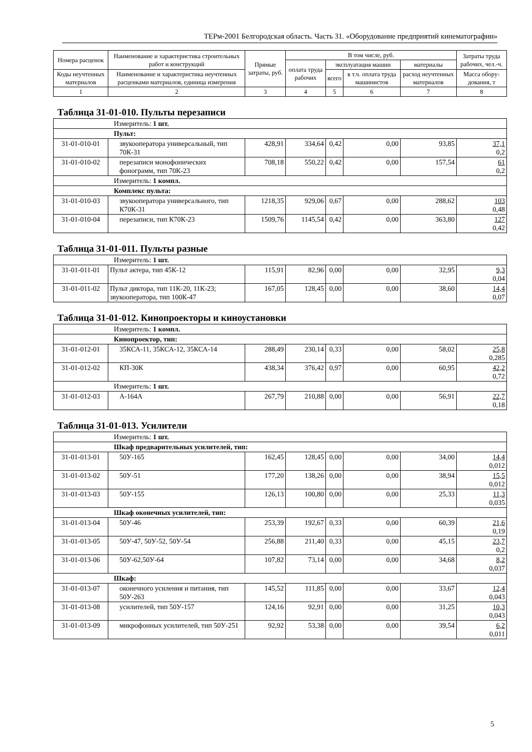ТЕРм-2001 Белгородская область. Часть 31. «Оборудование предприятий кинематографии»
| Номера расценок | Наименование и характеристика строительных работ и конструкций | Прямые затраты, руб. | В том числе, руб. | | | | Затраты труда рабочих, чел.-ч. |
| --- | --- | --- | --- | --- | --- | --- | --- |
| | | | оплата труда рабочих | эксплуатация машин | | материалы | |
| Коды неучтенных материалов | Наименование и характеристика неучтенных расценками материалов, единица измерения | | | всего | в т.ч. оплата труда машинистов | расход неучтенных материалов | |
| | | | | | | | Масса обору-дования, т |
| 1 | 2 | 3 | 4 | 5 | 6 | 7 | 8 |
| Таблица 31-01-010. Пульты перезаписи | | | | | | | |
| Измеритель: 1 шт. | | | | | | | |
| Пульт: | | | | | | | |
| 31-01-010-01 | звукооператора универсальный, тип 70К-31 | 428,91 | 334,64 | 0,42 | 0,00 | 93,85 | 37,1 0,2 |
| 31-01-010-02 | перезаписи монофонических фонограмм, тип 70К-23 | 708,18 | 550,22 | 0,42 | 0,00 | 157,54 | 61 0,2 |
| Измеритель: 1 компл. | | | | | | | |
| Комплекс пульта: | | | | | | | |
| 31-01-010-03 | звукооператора универсального, тип К70К-31 | 1218,35 | 929,06 | 0,67 | 0,00 | 288,62 | 103 0,48 |
| 31-01-010-04 | перезаписи, тип К70К-23 | 1509,76 | 1145,54 | 0,42 | 0,00 | 363,80 | 127 0,42 |
| Таблица 31-01-011. Пульты разные | | | | | | | |
| Измеритель: 1 шт. | | | | | | | |
| 31-01-011-01 | Пульт актера, тип 45К-12 | 115,91 | 82,96 | 0,00 | 0,00 | 32,95 | 9,3 0,04 |
| 31-01-011-02 | Пульт диктора, тип 11К-20, 11К-23; звукооператора, тип 100К-47 | 167,05 | 128,45 | 0,00 | 0,00 | 38,60 | 14,4 0,07 |
| Таблица 31-01-012. Кинопроекторы и киноустановки | | | | | | | |
| Измеритель: 1 компл. | | | | | | | |
| Кинопроектор, тип: | | | | | | | |
| 31-01-012-01 | 35КСА-11, 35КСА-12, 35КСА-14 | 288,49 | 230,14 | 0,33 | 0,00 | 58,02 | 25,8 0,285 |
| 31-01-012-02 | КП-30К | 438,34 | 376,42 | 0,97 | 0,00 | 60,95 | 42,2 0,72 |
| Измеритель: 1 шт. | | | | | | | |
| 31-01-012-03 | А-164А | 267,79 | 210,88 | 0,00 | 0,00 | 56,91 | 22,7 0,18 |
| Таблица 31-01-013. Усилители | | | | | | | |
| Измеритель: 1 шт. | | | | | | | |
| Шкаф предварительных усилителей, тип: | | | | | | | |
| 31-01-013-01 | 50У-165 | 162,45 | 128,45 | 0,00 | 0,00 | 34,00 | 14,4 0,012 |
| 31-01-013-02 | 50У-51 | 177,20 | 138,26 | 0,00 | 0,00 | 38,94 | 15,5 0,012 |
| 31-01-013-03 | 50У-155 | 126,13 | 100,80 | 0,00 | 0,00 | 25,33 | 11,3 0,035 |
| Шкаф оконечных усилителей, тип: | | | | | | | |
| 31-01-013-04 | 50У-46 | 253,39 | 192,67 | 0,33 | 0,00 | 60,39 | 21,6 0,19 |
| 31-01-013-05 | 50У-47, 50У-52, 50У-54 | 256,88 | 211,40 | 0,33 | 0,00 | 45,15 | 23,7 0,2 |
| 31-01-013-06 | 50У-62,50У-64 | 107,82 | 73,14 | 0,00 | 0,00 | 34,68 | 8,2 0,037 |
| Шкаф: | | | | | | | |
| 31-01-013-07 | оконечного усиления и питания, тип 50У-263 | 145,52 | 111,85 | 0,00 | 0,00 | 33,67 | 12,4 0,043 |
| 31-01-013-08 | усилителей, тип 50У-157 | 124,16 | 92,91 | 0,00 | 0,00 | 31,25 | 10,3 0,043 |
| 31-01-013-09 | микрофонных усилителей, тип 50У-251 | 92,92 | 53,38 | 0,00 | 0,00 | 39,54 | 6,2 0,011 |
5